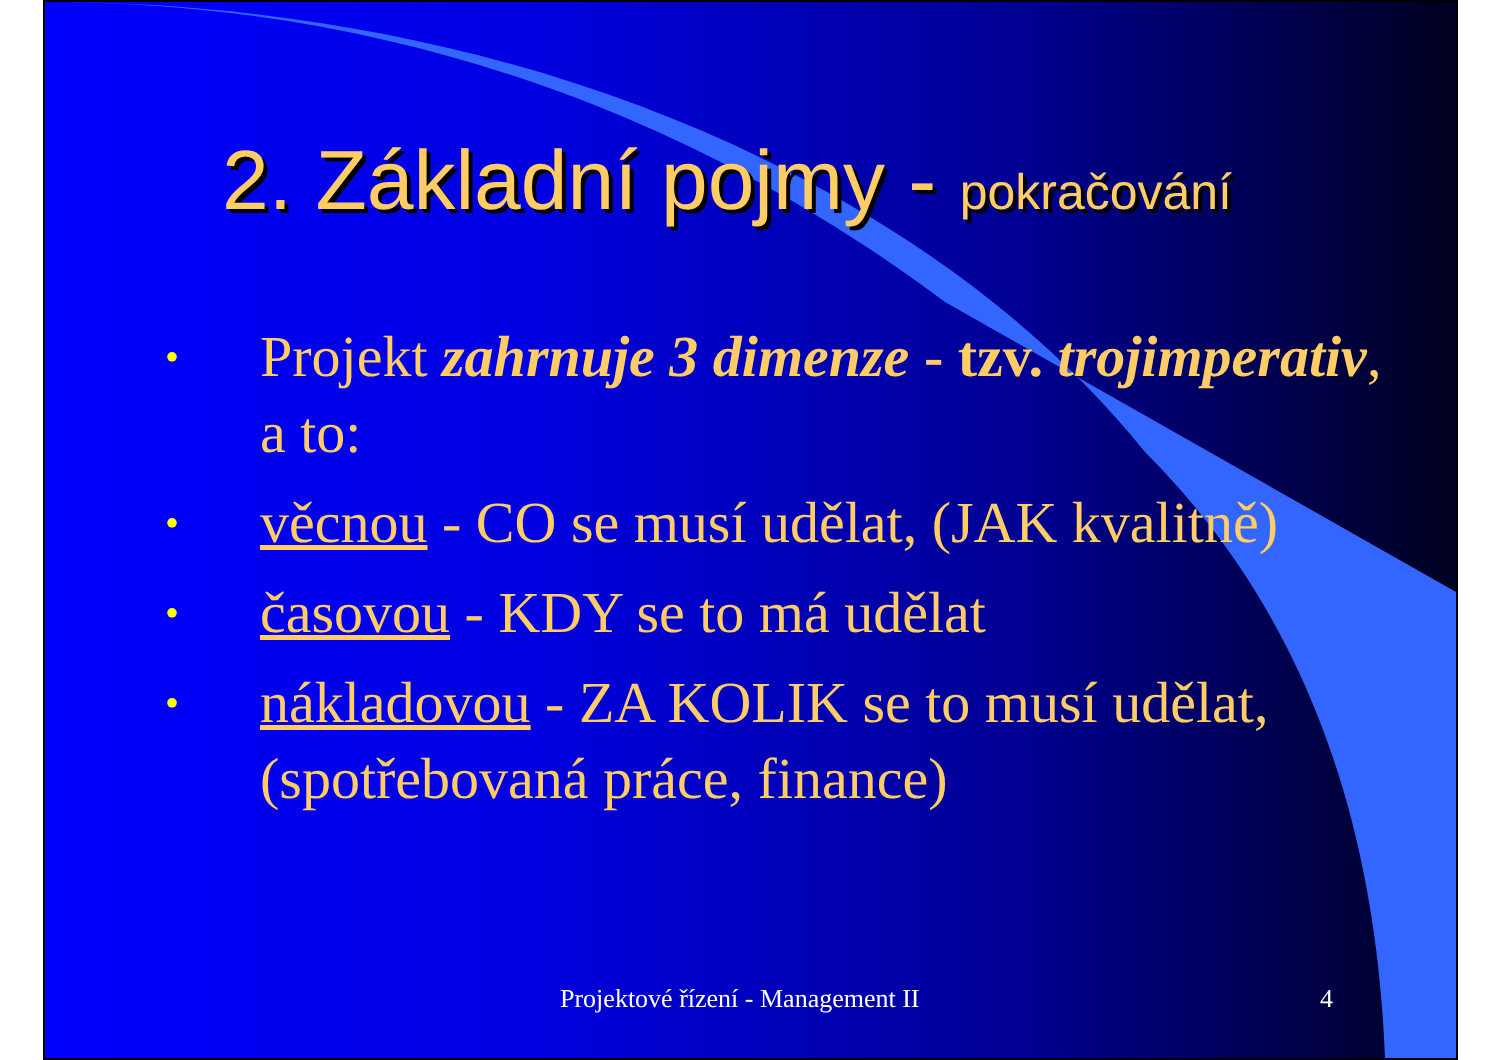2. Základní pojmy - pokračování
• Projekt zahrnuje 3 dimenze - tzv. trojimperativ, a to:
• věcnou - CO se musí udělat, (JAK kvalitně)
• časovou - KDY se to má udělat
• nákladovou - ZA KOLIK se to musí udělat, (spotřebovaná práce, finance)
Projektové řízení - Management II 4